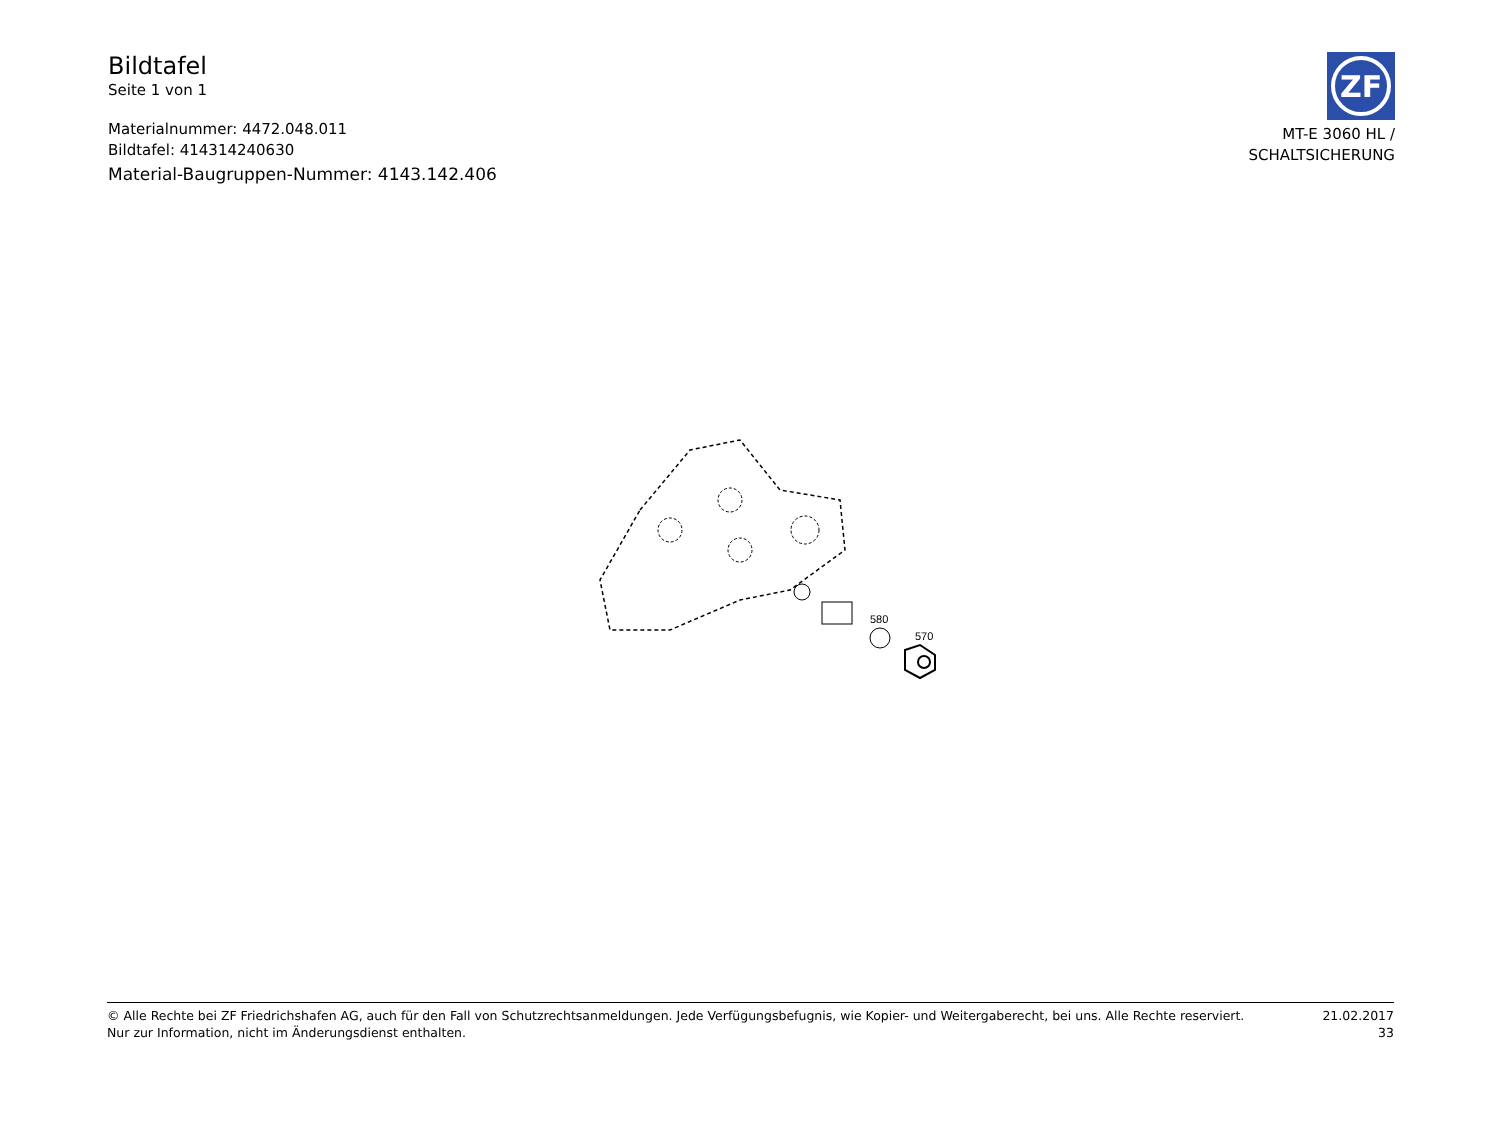Bildtafel
Seite 1 von 1
Materialnummer: 4472.048.011
Bildtafel: 414314240630
Material-Baugruppen-Nummer: 4143.142.406
ZF
MT-E 3060 HL /
SCHALTSICHERUNG
580
570
© Alle Rechte bei ZF Friedrichshafen AG, auch für den Fall von Schutzrechtsanmeldungen. Jede Verfügungsbefugnis, wie Kopier- und Weitergaberecht, bei uns. Alle Rechte reserviert.
Nur zur Information, nicht im Änderungsdienst enthalten.
21.02.2017
33